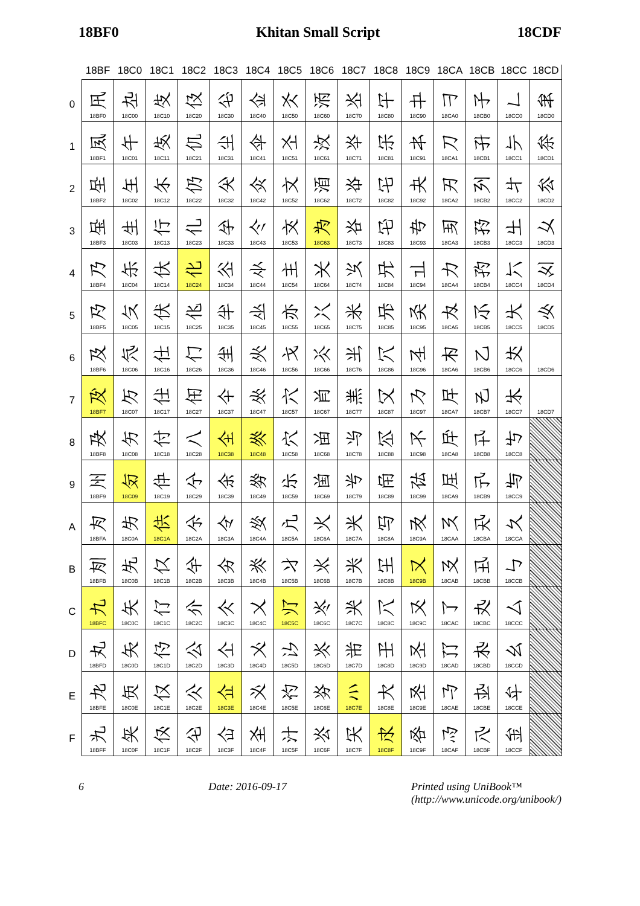18BF0 Khitan Small Script 18CDF
| | 18BF | 18C0 | 18C1 | 18C2 | 18C3 | 18C4 | 18C5 | 18C6 | 18C7 | 18C8 | 18C9 | 18CA | 18CB | 18CC | 18CD |
| --- | --- | --- | --- | --- | --- | --- | --- | --- | --- | --- | --- | --- | --- | --- | --- |
| 0 | 𘯰 18BF0 | 𘰀 18C00 | 𘰐 18C10 | 𘰠 18C20 | 𘰰 18C30 | 𘱀 18C40 | 𘱐 18C50 | 𘱠 18C60 | 𘱰 18C70 | 𘲀 18C80 | 𘲐 18C90 | 𘲠 18CA0 | 𘲰 18CB0 | 𘳀 18CC0 | 𘳐 18CD0 |
| 1 | 𘯱 18BF1 | 𘰁 18C01 | 𘰑 18C11 | 𘰡 18C21 | 𘰱 18C31 | 𘱁 18C41 | 𘱑 18C51 | 𘱡 18C61 | 𘱱 18C71 | 𘲁 18C81 | 𘲑 18C91 | 𘲡 18CA1 | 𘲱 18CB1 | 𘳁 18CC1 | 𘳑 18CD1 |
| 2 | 𘯲 18BF2 | 𘰂 18C02 | 𘰒 18C12 | 𘰢 18C22 | 𘰲 18C32 | 𘱂 18C42 | 𘱒 18C52 | 𘱢 18C62 | 𘱲 18C72 | 𘲂 18C82 | 𘲒 18C92 | 𘲢 18CA2 | 𘲲 18CB2 | 𘳂 18CC2 | 𘳒 18CD2 |
| 3 | 𘯳 18BF3 | 𘰃 18C03 | 𘰓 18C13 | 𘰣 18C23 | 𘰳 18C33 | 𘱃 18C43 | 𘱓 18C53 | 𘱣 18C63 | 𘱳 18C73 | 𘲃 18C83 | 𘲓 18C93 | 𘲣 18CA3 | 𘲳 18CB3 | 𘳃 18CC3 | 𘳓 18CD3 |
| 4 | 𘯴 18BF4 | 𘰄 18C04 | 𘰔 18C14 | 𘰤 18C24 | 𘰴 18C34 | 𘱄 18C44 | 𘱔 18C54 | 𘱤 18C64 | 𘱴 18C74 | 𘲄 18C84 | 𘲔 18C94 | 𘲤 18CA4 | 𘲴 18CB4 | 𘳄 18CC4 | 𘳔 18CD4 |
| 5 | 𘯵 18BF5 | 𘰅 18C05 | 𘰕 18C15 | 𘰥 18C25 | 𘰵 18C35 | 𘱅 18C45 | 𘱕 18C55 | 𘱥 18C65 | 𘱵 18C75 | 𘲅 18C85 | 𘲕 18C95 | 𘲥 18CA5 | 𘲵 18CB5 | 𘳅 18CC5 | 𘳕 18CD5 |
| 6 | 𘯶 18BF6 | 𘰆 18C06 | 𘰖 18C16 | 𘰦 18C26 | 𘰶 18C36 | 𘱆 18C46 | 𘱖 18C56 | 𘱦 18C66 | 𘱶 18C76 | 𘲆 18C86 | 𘲖 18C96 | 𘲦 18CA6 | 𘲶 18CB6 | 𘳆 18CC6 | 𘳖 18CD6 |
| 7 | 𘯷 18BF7 | 𘰇 18C07 | 𘰗 18C17 | 𘰧 18C27 | 𘰷 18C37 | 𘱇 18C47 | 𘱗 18C57 | 𘱧 18C67 | 𘱷 18C77 | 𘲇 18C87 | 𘲗 18C97 | 𘲧 18CA7 | 𘲷 18CB7 | 𘳇 18CC7 | 𘳗 18CD7 |
| 8 | 𘯸 18BF8 | 𘰈 18C08 | 𘰘 18C18 | 𘰨 18C28 | 𘰸 18C38 | 𘱈 18C48 | 𘱘 18C58 | 𘱨 18C68 | 𘱸 18C78 | 𘲈 18C88 | 𘲘 18C98 | 𘲨 18CA8 | 𘲸 18CB8 | 𘳈 18CC8 | |
| 9 | 𘯹 18BF9 | 𘰉 18C09 | 𘰙 18C19 | 𘰩 18C29 | 𘰹 18C39 | 𘱉 18C49 | 𘱙 18C59 | 𘱩 18C69 | 𘱹 18C79 | 𘲉 18C89 | 𘲙 18C99 | 𘲩 18CA9 | 𘲹 18CB9 | 𘳉 18CC9 | |
| A | 𘯺 18BFA | 𘰊 18C0A | 𘰚 18C1A | 𘰪 18C2A | 𘰺 18C3A | 𘱊 18C4A | 𘱚 18C5A | 𘱪 18C6A | 𘱺 18C7A | 𘲊 18C8A | 𘲚 18C9A | 𘲪 18CAA | 𘲺 18CBA | 𘳊 18CCA | |
| B | 𘯻 18BFB | 𘰋 18C0B | 𘰛 18C1B | 𘰫 18C2B | 𘰻 18C3B | 𘱋 18C4B | 𘱛 18C5B | 𘱫 18C6B | 𘱻 18C7B | 𘲋 18C8B | 𘲛 18C9B | 𘲫 18CAB | 𘲻 18CBB | 𘳋 18CCB | |
| C | 𘯼 18BFC | 𘰌 18C0C | 𘰜 18C1C | 𘰬 18C2C | 𘰼 18C3C | 𘱌 18C4C | 𘱜 18C5C | 𘱬 18C6C | 𘱼 18C7C | 𘲌 18C8C | 𘲜 18C9C | 𘲬 18CAC | 𘲼 18CBC | 𘳌 18CCC | |
| D | 𘯽 18BFD | 𘰍 18C0D | 𘰝 18C1D | 𘰭 18C2D | 𘰽 18C3D | 𘱍 18C4D | 𘱝 18C5D | 𘱭 18C6D | 𘱽 18C7D | 𘲍 18C8D | 𘲝 18C9D | 𘲭 18CAD | 𘲽 18CBD | 𘳍 18CCD | |
| E | 𘯾 18BFE | 𘰎 18C0E | 𘰞 18C1E | 𘰮 18C2E | 𘰾 18C3E | 𘱎 18C4E | 𘱞 18C5E | 𘱮 18C6E | 𘱾 18C7E | 𘲎 18C8E | 𘲞 18C9E | 𘲮 18CAE | 𘲾 18CBE | 𘳎 18CCE | |
| F | 𘯿 18BFF | 𘰏 18C0F | 𘰟 18C1F | 𘰯 18C2F | 𘰿 18C3F | 𘱏 18C4F | 𘱟 18C5F | 𘱯 18C6F | 𘱿 18C7F | 𘲏 18C8F | 𘲟 18C9F | 𘲯 18CAF | 𘲿 18CBF | 𘳏 18CCF | |
6 Date: 2016-09-17 Printed using UniBook™
(http://www.unicode.org/unibook/)